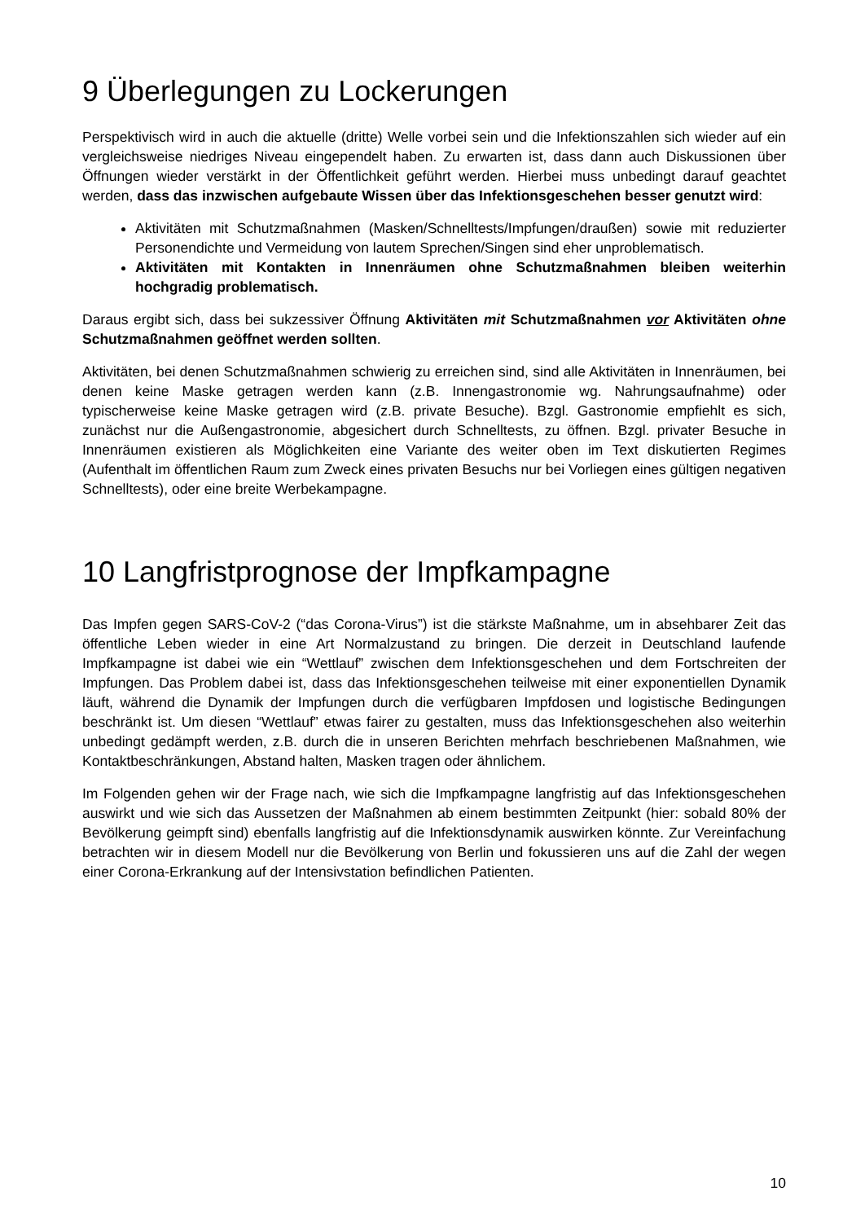9 Überlegungen zu Lockerungen
Perspektivisch wird in auch die aktuelle (dritte) Welle vorbei sein und die Infektionszahlen sich wieder auf ein vergleichsweise niedriges Niveau eingependelt haben. Zu erwarten ist, dass dann auch Diskussionen über Öffnungen wieder verstärkt in der Öffentlichkeit geführt werden. Hierbei muss unbedingt darauf geachtet werden, dass das inzwischen aufgebaute Wissen über das Infektionsgeschehen besser genutzt wird:
Aktivitäten mit Schutzmaßnahmen (Masken/Schnelltests/Impfungen/draußen) sowie mit reduzierter Personendichte und Vermeidung von lautem Sprechen/Singen sind eher unproblematisch.
Aktivitäten mit Kontakten in Innenräumen ohne Schutzmaßnahmen bleiben weiterhin hochgradig problematisch.
Daraus ergibt sich, dass bei sukzessiver Öffnung Aktivitäten mit Schutzmaßnahmen vor Aktivitäten ohne Schutzmaßnahmen geöffnet werden sollten.
Aktivitäten, bei denen Schutzmaßnahmen schwierig zu erreichen sind, sind alle Aktivitäten in Innenräumen, bei denen keine Maske getragen werden kann (z.B. Innengastronomie wg. Nahrungsaufnahme) oder typischerweise keine Maske getragen wird (z.B. private Besuche). Bzgl. Gastronomie empfiehlt es sich, zunächst nur die Außengastronomie, abgesichert durch Schnelltests, zu öffnen. Bzgl. privater Besuche in Innenräumen existieren als Möglichkeiten eine Variante des weiter oben im Text diskutierten Regimes (Aufenthalt im öffentlichen Raum zum Zweck eines privaten Besuchs nur bei Vorliegen eines gültigen negativen Schnelltests), oder eine breite Werbekampagne.
10 Langfristprognose der Impfkampagne
Das Impfen gegen SARS-CoV-2 (“das Corona-Virus”) ist die stärkste Maßnahme, um in absehbarer Zeit das öffentliche Leben wieder in eine Art Normalzustand zu bringen. Die derzeit in Deutschland laufende Impfkampagne ist dabei wie ein “Wettlauf” zwischen dem Infektionsgeschehen und dem Fortschreiten der Impfungen. Das Problem dabei ist, dass das Infektionsgeschehen teilweise mit einer exponentiellen Dynamik läuft, während die Dynamik der Impfungen durch die verfügbaren Impfdosen und logistische Bedingungen beschränkt ist. Um diesen “Wettlauf” etwas fairer zu gestalten, muss das Infektionsgeschehen also weiterhin unbedingt gedämpft werden, z.B. durch die in unseren Berichten mehrfach beschriebenen Maßnahmen, wie Kontaktbeschränkungen, Abstand halten, Masken tragen oder ähnlichem.
Im Folgenden gehen wir der Frage nach, wie sich die Impfkampagne langfristig auf das Infektionsgeschehen auswirkt und wie sich das Aussetzen der Maßnahmen ab einem bestimmten Zeitpunkt (hier: sobald 80% der Bevölkerung geimpft sind) ebenfalls langfristig auf die Infektionsdynamik auswirken könnte. Zur Vereinfachung betrachten wir in diesem Modell nur die Bevölkerung von Berlin und fokussieren uns auf die Zahl der wegen einer Corona-Erkrankung auf der Intensivstation befindlichen Patienten.
10